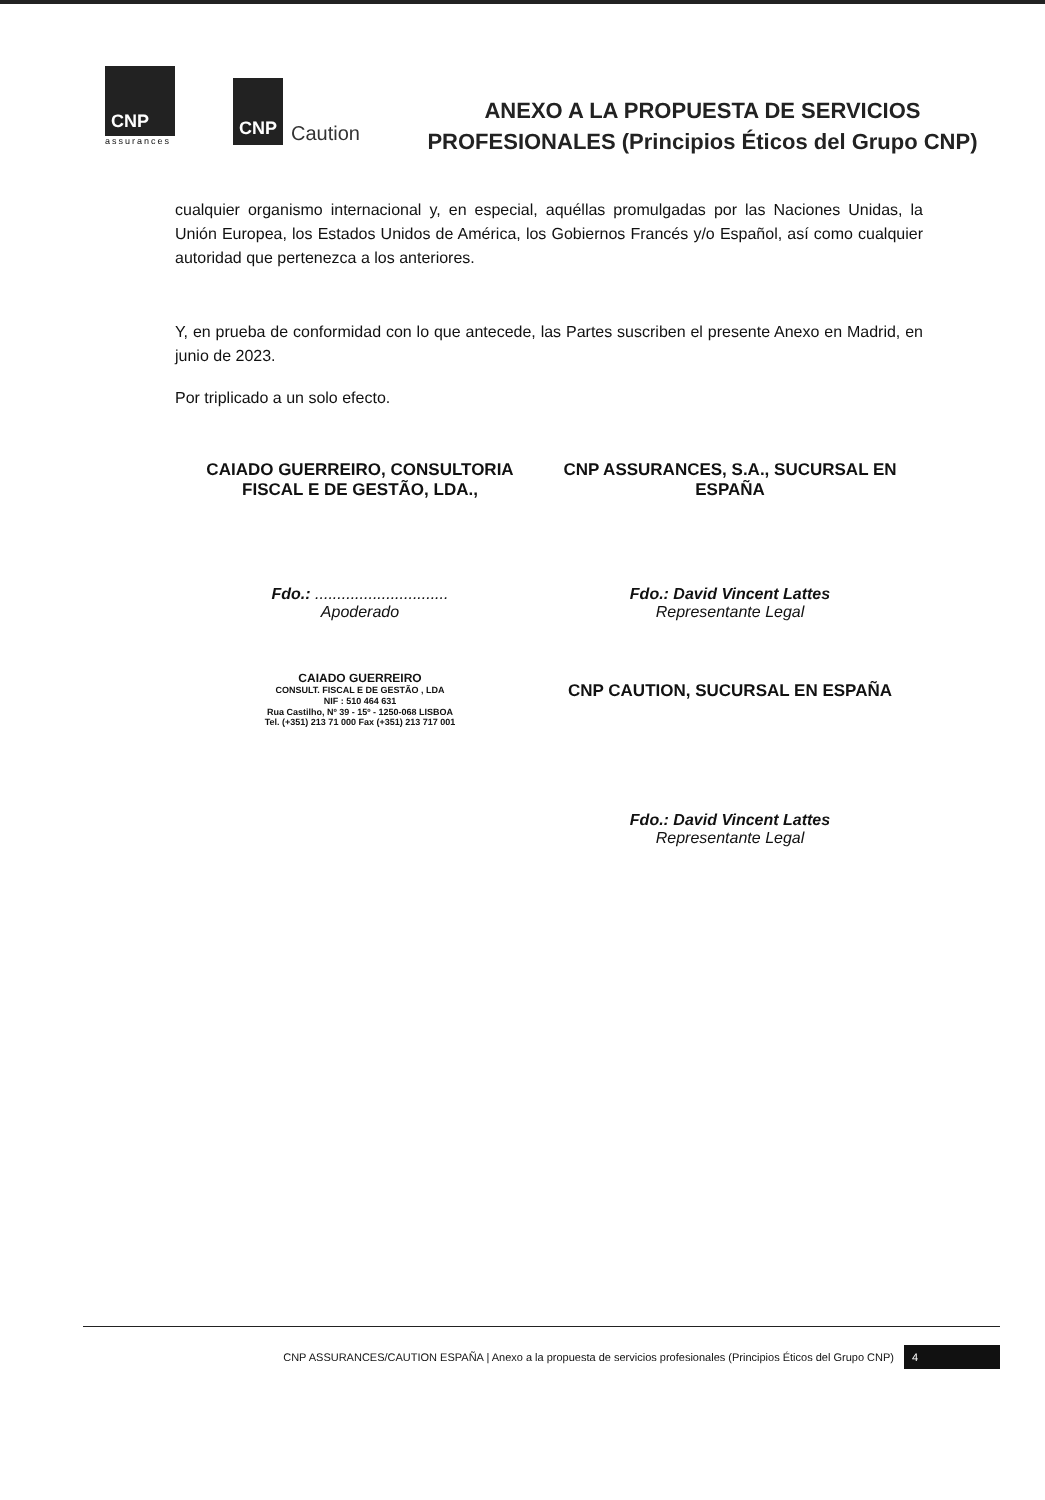CNP
assurances
CNP
Caution
ANEXO A LA PROPUESTA DE SERVICIOS PROFESIONALES (Principios Éticos del Grupo CNP)
cualquier organismo internacional y, en especial, aquéllas promulgadas por las Naciones Unidas, la Unión Europea, los Estados Unidos de América, los Gobiernos Francés y/o Español, así como cualquier autoridad que pertenezca a los anteriores.
Y, en prueba de conformidad con lo que antecede, las Partes suscriben el presente Anexo en Madrid, en junio de 2023.
Por triplicado a un solo efecto.
CAIADO GUERREIRO, CONSULTORIA FISCAL E DE GESTÃO, LDA.,
Fdo.: ..............................
Apoderado
CAIADO GUERREIRO
CONSULT. FISCAL E DE GESTÃO , LDA
NIF : 510 464 631
Rua Castilho, Nº 39 - 15º - 1250-068 LISBOA
Tel. (+351) 213 71 000 Fax (+351) 213 717 001
CNP ASSURANCES, S.A., SUCURSAL EN ESPAÑA
Fdo.: David Vincent Lattes
Representante Legal
CNP CAUTION, SUCURSAL EN ESPAÑA
Fdo.: David Vincent Lattes
Representante Legal
CNP ASSURANCES/CAUTION ESPAÑA | Anexo a la propuesta de servicios profesionales (Principios Éticos del Grupo CNP) 4